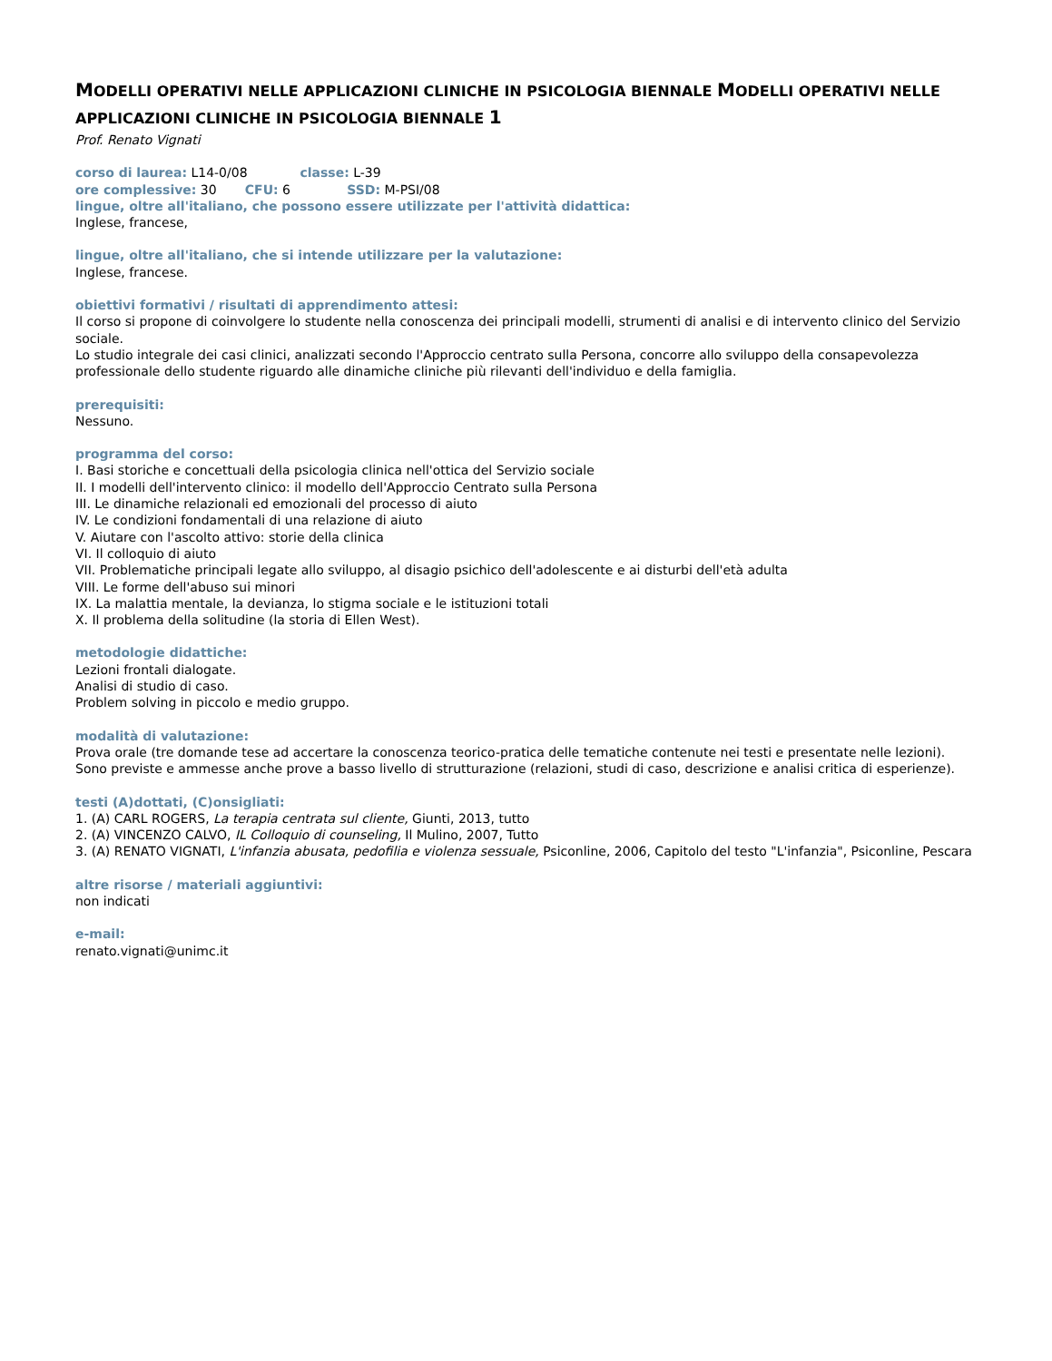MODELLI OPERATIVI NELLE APPLICAZIONI CLINICHE IN PSICOLOGIA BIENNALE MODELLI OPERATIVI NELLE APPLICAZIONI CLINICHE IN PSICOLOGIA BIENNALE 1
Prof. Renato Vignati
corso di laurea: L14-0/08 classe: L-39
ore complessive: 30 CFU: 6 SSD: M-PSI/08
lingue, oltre all'italiano, che possono essere utilizzate per l'attività didattica:
Inglese, francese,
lingue, oltre all'italiano, che si intende utilizzare per la valutazione:
Inglese, francese.
obiettivi formativi / risultati di apprendimento attesi:
Il corso si propone di coinvolgere lo studente nella conoscenza dei principali modelli, strumenti di analisi e di intervento clinico del Servizio sociale.
Lo studio integrale dei casi clinici, analizzati secondo l'Approccio centrato sulla Persona, concorre allo sviluppo della consapevolezza professionale dello studente riguardo alle dinamiche cliniche più rilevanti dell'individuo e della famiglia.
prerequisiti:
Nessuno.
programma del corso:
I. Basi storiche e concettuali della psicologia clinica nell'ottica del Servizio sociale
II. I modelli dell'intervento clinico: il modello dell'Approccio Centrato sulla Persona
III. Le dinamiche relazionali ed emozionali del processo di aiuto
IV. Le condizioni fondamentali di una relazione di aiuto
V. Aiutare con l'ascolto attivo: storie della clinica
VI. Il colloquio di aiuto
VII. Problematiche principali legate allo sviluppo, al disagio psichico dell'adolescente e ai disturbi dell'età adulta
VIII. Le forme dell'abuso sui minori
IX. La malattia mentale, la devianza, lo stigma sociale e le istituzioni totali
X. Il problema della solitudine (la storia di Ellen West).
metodologie didattiche:
Lezioni frontali dialogate.
Analisi di studio di caso.
Problem solving in piccolo e medio gruppo.
modalità di valutazione:
Prova orale (tre domande tese ad accertare la conoscenza teorico-pratica delle tematiche contenute nei testi e presentate nelle lezioni).
Sono previste e ammesse anche prove a basso livello di strutturazione (relazioni, studi di caso, descrizione e analisi critica di esperienze).
testi (A)dottati, (C)onsigliati:
1. (A) CARL ROGERS, La terapia centrata sul cliente, Giunti, 2013, tutto
2. (A) VINCENZO CALVO, IL Colloquio di counseling, Il Mulino, 2007, Tutto
3. (A) RENATO VIGNATI, L'infanzia abusata, pedofilia e violenza sessuale, Psiconline, 2006, Capitolo del testo "L'infanzia", Psiconline, Pescara
altre risorse / materiali aggiuntivi:
non indicati
e-mail:
renato.vignati@unimc.it